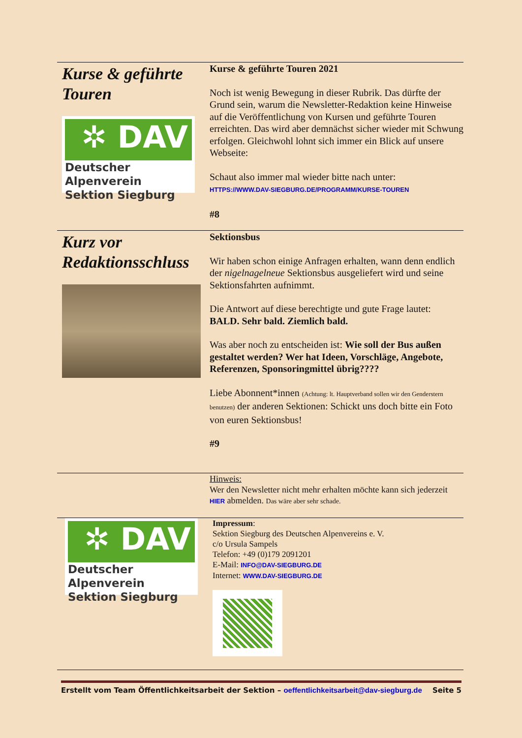Kurse & geführte Touren
✲ DAV
Deutscher Alpenverein
Sektion Siegburg
Kurse & geführte Touren 2021
Noch ist wenig Bewegung in dieser Rubrik. Das dürfte der Grund sein, warum die Newsletter-Redaktion keine Hinweise auf die Veröffentlichung von Kursen und geführte Touren erreichten. Das wird aber demnächst sicher wieder mit Schwung erfolgen. Gleichwohl lohnt sich immer ein Blick auf unsere Webseite:
Schaut also immer mal wieder bitte nach unter:
HTTPS://WWW.DAV-SIEGBURG.DE/PROGRAMM/KURSE-TOUREN
#8
Kurz vor Redaktionsschluss
Sektionsbus
Wir haben schon einige Anfragen erhalten, wann denn endlich der nigelnagelneue Sektionsbus ausgeliefert wird und seine Sektionsfahrten aufnimmt.
Die Antwort auf diese berechtigte und gute Frage lautet:
BALD. Sehr bald. Ziemlich bald.
Was aber noch zu entscheiden ist: Wie soll der Bus außen gestaltet werden? Wer hat Ideen, Vorschläge, Angebote, Referenzen, Sponsoringmittel übrig????
Liebe Abonnent*innen (Achtung: lt. Hauptverband sollen wir den Genderstern benutzen) der anderen Sektionen: Schickt uns doch bitte ein Foto von euren Sektionsbus!
#9
Hinweis:
Wer den Newsletter nicht mehr erhalten möchte kann sich jederzeit HIER abmelden. Das wäre aber sehr schade.
✲ DAV
Deutscher Alpenverein
Sektion Siegburg
Impressum:
Sektion Siegburg des Deutschen Alpenvereins e. V.
c/o Ursula Sampels
Telefon: +49 (0)179 2091201
E-Mail: INFO@DAV-SIEGBURG.DE
Internet: WWW.DAV-SIEGBURG.DE
Erstellt vom Team Öffentlichkeitsarbeit der Sektion – oeffentlichkeitsarbeit@dav-siegburg.de Seite 5